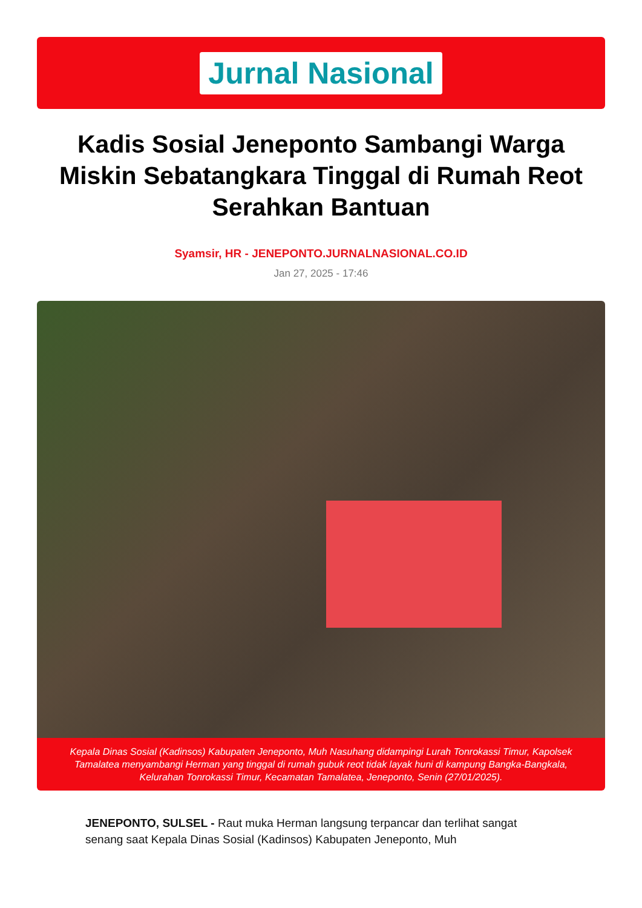Jurnal Nasional
Kadis Sosial Jeneponto Sambangi Warga Miskin Sebatangkara Tinggal di Rumah Reot Serahkan Bantuan
Syamsir, HR - JENEPONTO.JURNALNASIONAL.CO.ID
Jan 27, 2025 - 17:46
Kepala Dinas Sosial (Kadinsos) Kabupaten Jeneponto, Muh Nasuhang didampingi Lurah Tonrokassi Timur, Kapolsek Tamalatea menyambangi Herman yang tinggal di rumah gubuk reot tidak layak huni di kampung Bangka-Bangkala, Kelurahan Tonrokassi Timur, Kecamatan Tamalatea, Jeneponto, Senin (27/01/2025).
JENEPONTO, SULSEL - Raut muka Herman langsung terpancar dan terlihat sangat senang saat Kepala Dinas Sosial (Kadinsos) Kabupaten Jeneponto, Muh